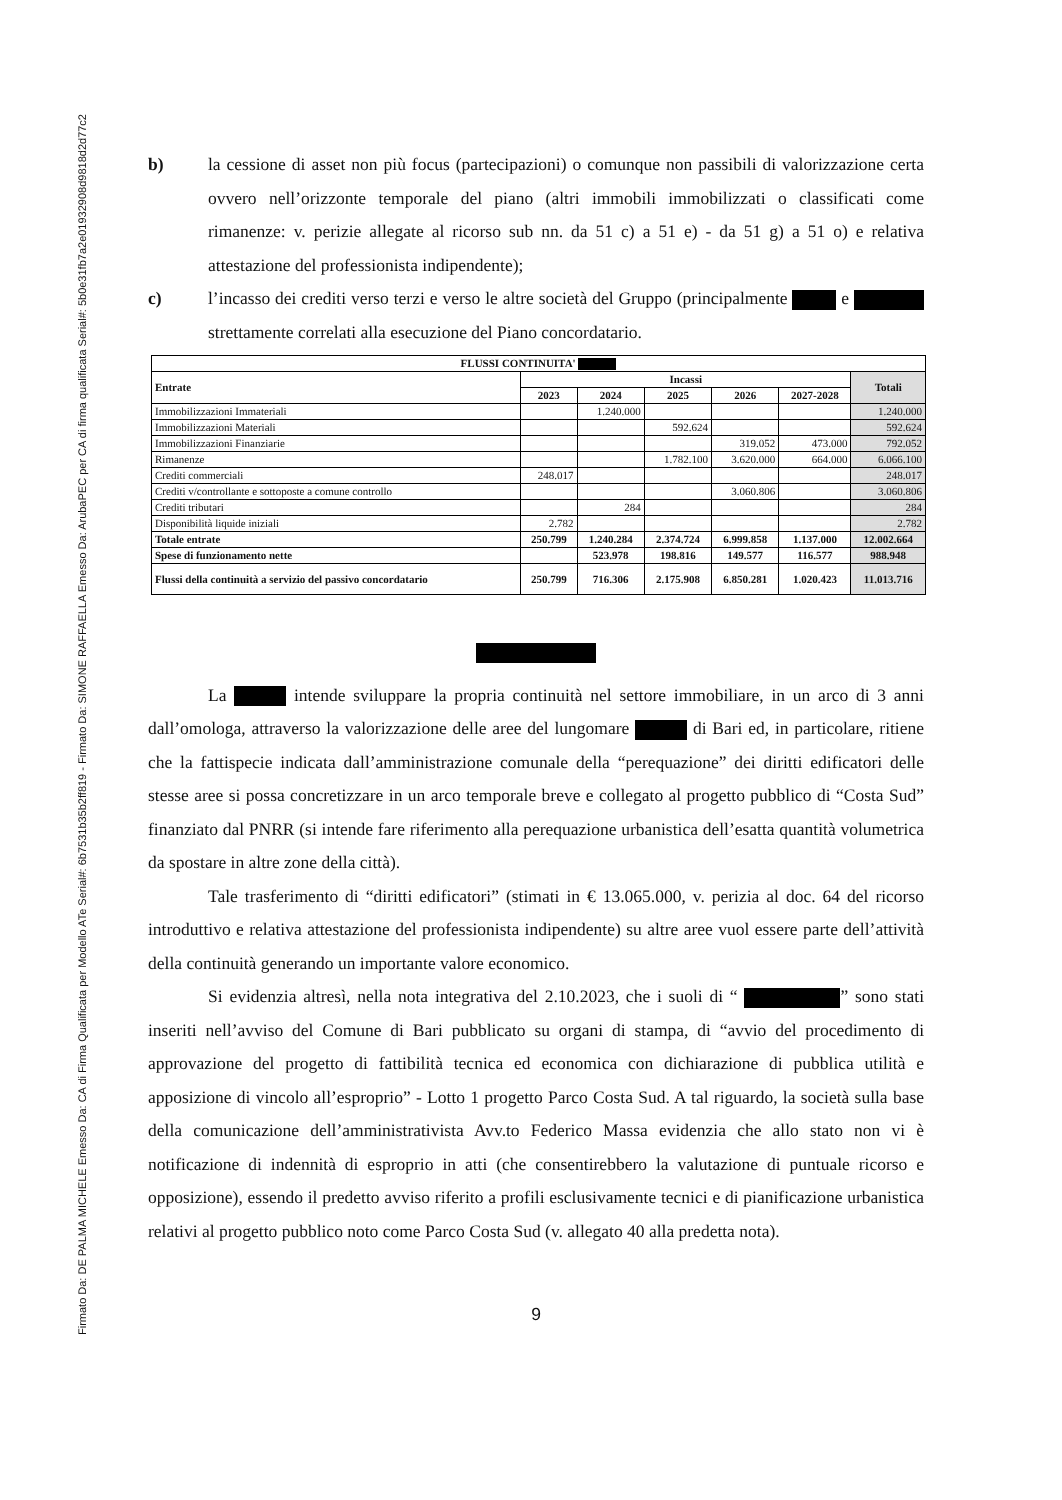Firmato Da: DE PALMA MICHELE Emesso Da: CA di Firma Qualificata per Modello ATe Serial#: 6b7531b35b2ff819 - Firmato Da: SIMONE RAFFAELLA Emesso Da: ArubaPEC per CA di firma qualificata Serial#: 5b0e31fb7a2e01932908d9818d2d77c2
b) la cessione di asset non più focus (partecipazioni) o comunque non passibili di valorizzazione certa ovvero nell’orizzonte temporale del piano (altri immobili immobilizzati o classificati come rimanenze: v. perizie allegate al ricorso sub nn. da 51 c) a 51 e) - da 51 g) a 51 o) e relativa attestazione del professionista indipendente);
c) l’incasso dei crediti verso terzi e verso le altre società del Gruppo (principalmente e strettamente correlati alla esecuzione del Piano concordatario.
| FLUSSI CONTINUITA' | | | | | | |
| --- | --- | --- | --- | --- | --- | --- |
| Entrate | Incassi | | | | | Totali |
| | 2023 | 2024 | 2025 | 2026 | 2027-2028 | |
| Immobilizzazioni Immateriali | | 1.240.000 | | | | 1.240.000 |
| Immobilizzazioni Materiali | | | 592.624 | | | 592.624 |
| Immobilizzazioni Finanziarie | | | | 319.052 | 473.000 | 792.052 |
| Rimanenze | | | 1.782.100 | 3.620.000 | 664.000 | 6.066.100 |
| Crediti commerciali | 248.017 | | | | | 248.017 |
| Crediti v/controllante e sottoposte a comune controllo | | | | 3.060.806 | | 3.060.806 |
| Crediti tributari | | 284 | | | | 284 |
| Disponibilità liquide iniziali | 2.782 | | | | | 2.782 |
| Totale entrate | 250.799 | 1.240.284 | 2.374.724 | 6.999.858 | 1.137.000 | 12.002.664 |
| Spese di funzionamento nette | | 523.978 | 198.816 | 149.577 | 116.577 | 988.948 |
| Flussi della continuità a servizio del passivo concordatario | 250.799 | 716.306 | 2.175.908 | 6.850.281 | 1.020.423 | 11.013.716 |
La intende sviluppare la propria continuità nel settore immobiliare, in un arco di 3 anni dall’omologa, attraverso la valorizzazione delle aree del lungomare di Bari ed, in particolare, ritiene che la fattispecie indicata dall’amministrazione comunale della “perequazione” dei diritti edificatori delle stesse aree si possa concretizzare in un arco temporale breve e collegato al progetto pubblico di “Costa Sud” finanziato dal PNRR (si intende fare riferimento alla perequazione urbanistica dell’esatta quantità volumetrica da spostare in altre zone della città).
Tale trasferimento di “diritti edificatori” (stimati in € 13.065.000, v. perizia al doc. 64 del ricorso introduttivo e relativa attestazione del professionista indipendente) su altre aree vuol essere parte dell’attività della continuità generando un importante valore economico.
Si evidenzia altresì, nella nota integrativa del 2.10.2023, che i suoli di “ ” sono stati inseriti nell’avviso del Comune di Bari pubblicato su organi di stampa, di “avvio del procedimento di approvazione del progetto di fattibilità tecnica ed economica con dichiarazione di pubblica utilità e apposizione di vincolo all’esproprio” - Lotto 1 progetto Parco Costa Sud. A tal riguardo, la società sulla base della comunicazione dell’amministrativista Avv.to Federico Massa evidenzia che allo stato non vi è notificazione di indennità di esproprio in atti (che consentirebbero la valutazione di puntuale ricorso e opposizione), essendo il predetto avviso riferito a profili esclusivamente tecnici e di pianificazione urbanistica relativi al progetto pubblico noto come Parco Costa Sud (v. allegato 40 alla predetta nota).
9